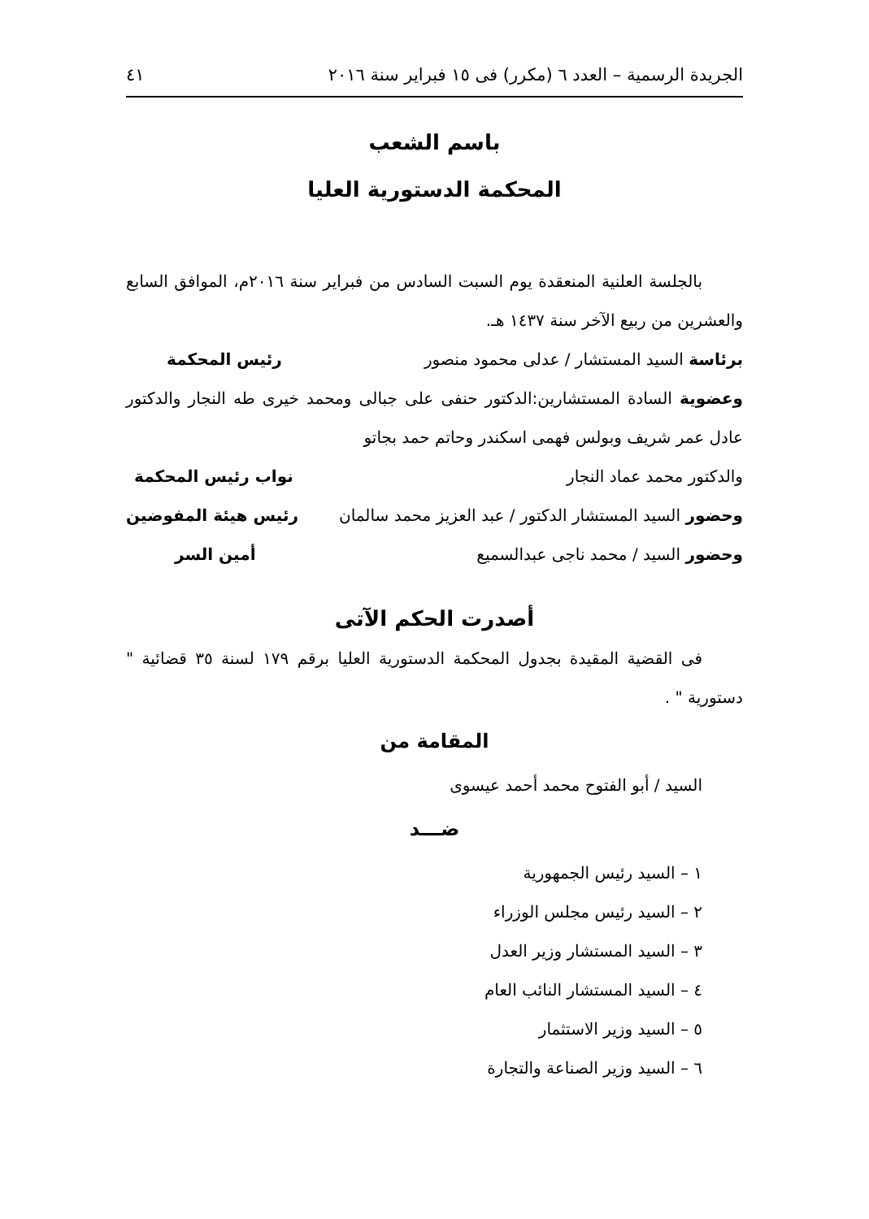الجريدة الرسمية – العدد ٦ (مكرر) فى ١٥ فبراير سنة ٢٠١٦ ٤١
باسم الشعب
المحكمة الدستورية العليا
بالجلسة العلنية المنعقدة يوم السبت السادس من فبراير سنة ٢٠١٦م، الموافق السابع والعشرين من ربيع الآخر سنة ١٤٣٧ هـ.
برئاسة السيد المستشار / عدلى محمود منصور رئيس المحكمة
وعضوية السادة المستشارين:الدكتور حنفى على جبالى ومحمد خيرى طه النجار والدكتور عادل عمر شريف وبولس فهمى اسكندر وحاتم حمد بجاتو
والدكتور محمد عماد النجار نواب رئيس المحكمة
وحضور السيد المستشار الدكتور / عبد العزيز محمد سالمان رئيس هيئة المفوضين
وحضور السيد / محمد ناجى عبدالسميع أمين السر
أصدرت الحكم الآتى
فى القضية المقيدة بجدول المحكمة الدستورية العليا برقم ١٧٩ لسنة ٣٥ قضائية " دستورية " .
المقامة من
السيد / أبو الفتوح محمد أحمد عيسوى
ضـــد
١ – السيد رئيس الجمهورية
٢ – السيد رئيس مجلس الوزراء
٣ – السيد المستشار وزير العدل
٤ – السيد المستشار النائب العام
٥ – السيد وزير الاستثمار
٦ – السيد وزير الصناعة والتجارة